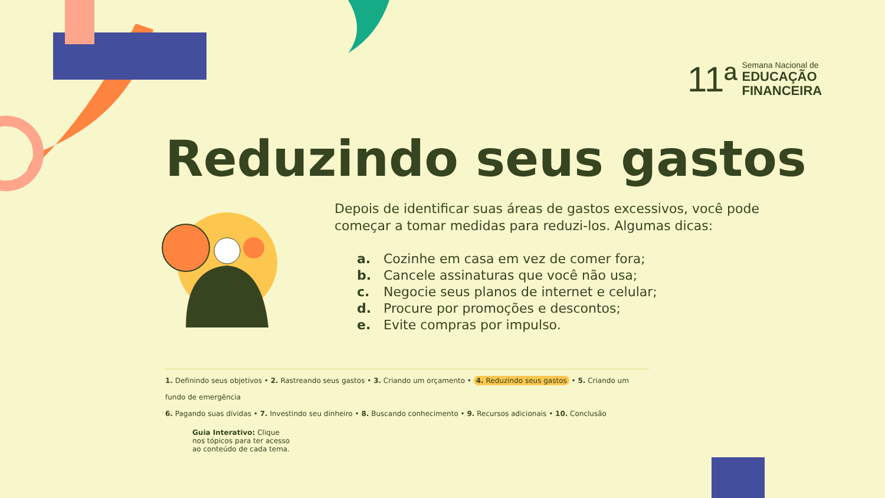11ª Semana Nacional de
EDUCAÇÃO FINANCEIRA
Reduzindo seus gastos
Depois de identificar suas áreas de gastos excessivos, você pode começar a tomar medidas para reduzi-los. Algumas dicas:
a. Cozinhe em casa em vez de comer fora;
b. Cancele assinaturas que você não usa;
c. Negocie seus planos de internet e celular;
d. Procure por promoções e descontos;
e. Evite compras por impulso.
1. Definindo seus objetivos • 2. Rastreando seus gastos • 3. Criando um orçamento • 4. Reduzindo seus gastos • 5. Criando um fundo de emergência
6. Pagando suas dívidas • 7. Investindo seu dinheiro • 8. Buscando conhecimento • 9. Recursos adicionais • 10. Conclusão
Guia Interativo: Clique
nos tópicos para ter acesso
ao conteúdo de cada tema.